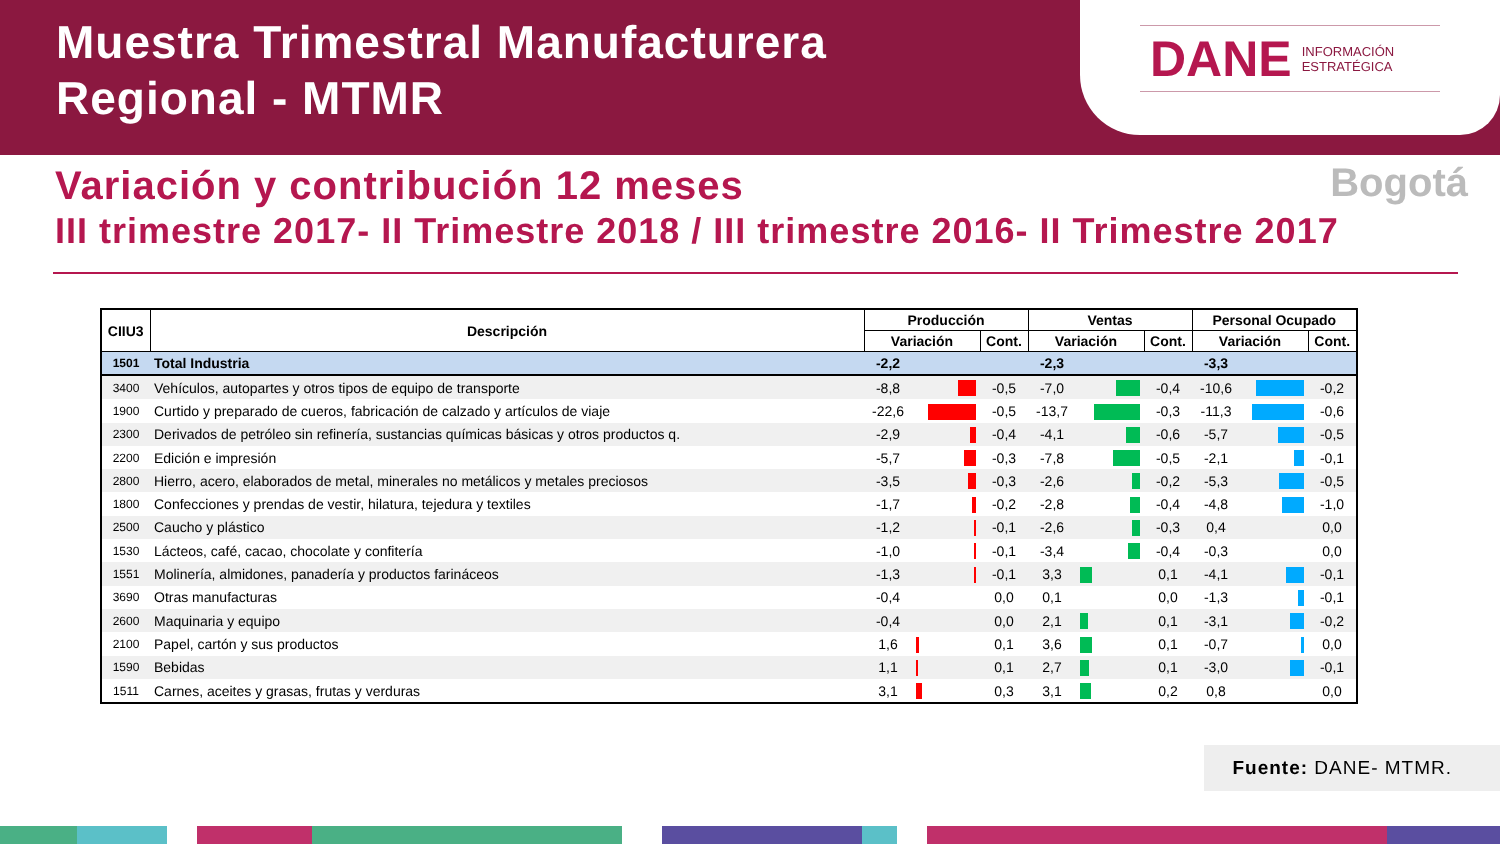Muestra Trimestral Manufacturera
Regional - MTMR
DANE INFORMACIÓN
ESTRATÉGICA
Variación y contribución 12 meses
Bogotá
III trimestre 2017- II Trimestre 2018 / III trimestre 2016- II Trimestre 2017
| CIIU3 | Descripción | Producción | | | Ventas | | | Personal Ocupado | | |
| --- | --- | --- | --- | --- | --- | --- | --- | --- | --- | --- |
| | | Variación | | Cont. | Variación | | Cont. | Variación | | Cont. |
| 1501 | Total Industria | -2,2 | | | -2,3 | | | -3,3 | | |
| 3400 | Vehículos, autopartes y otros tipos de equipo de transporte | -8,8 | | -0,5 | -7,0 | | -0,4 | -10,6 | | -0,2 |
| 1900 | Curtido y preparado de cueros, fabricación de calzado y artículos de viaje | -22,6 | | -0,5 | -13,7 | | -0,3 | -11,3 | | -0,6 |
| 2300 | Derivados de petróleo sin refinería, sustancias químicas básicas y otros productos q. | -2,9 | | -0,4 | -4,1 | | -0,6 | -5,7 | | -0,5 |
| 2200 | Edición e impresión | -5,7 | | -0,3 | -7,8 | | -0,5 | -2,1 | | -0,1 |
| 2800 | Hierro, acero, elaborados de metal, minerales no metálicos y metales preciosos | -3,5 | | -0,3 | -2,6 | | -0,2 | -5,3 | | -0,5 |
| 1800 | Confecciones y prendas de vestir, hilatura, tejedura y textiles | -1,7 | | -0,2 | -2,8 | | -0,4 | -4,8 | | -1,0 |
| 2500 | Caucho y plástico | -1,2 | | -0,1 | -2,6 | | -0,3 | 0,4 | | 0,0 |
| 1530 | Lácteos, café, cacao, chocolate y confitería | -1,0 | | -0,1 | -3,4 | | -0,4 | -0,3 | | 0,0 |
| 1551 | Molinería, almidones, panadería y productos farináceos | -1,3 | | -0,1 | 3,3 | | 0,1 | -4,1 | | -0,1 |
| 3690 | Otras manufacturas | -0,4 | | 0,0 | 0,1 | | 0,0 | -1,3 | | -0,1 |
| 2600 | Maquinaria y equipo | -0,4 | | 0,0 | 2,1 | | 0,1 | -3,1 | | -0,2 |
| 2100 | Papel, cartón y sus productos | 1,6 | | 0,1 | 3,6 | | 0,1 | -0,7 | | 0,0 |
| 1590 | Bebidas | 1,1 | | 0,1 | 2,7 | | 0,1 | -3,0 | | -0,1 |
| 1511 | Carnes, aceites y grasas, frutas y verduras | 3,1 | | 0,3 | 3,1 | | 0,2 | 0,8 | | 0,0 |
Fuente: DANE- MTMR.